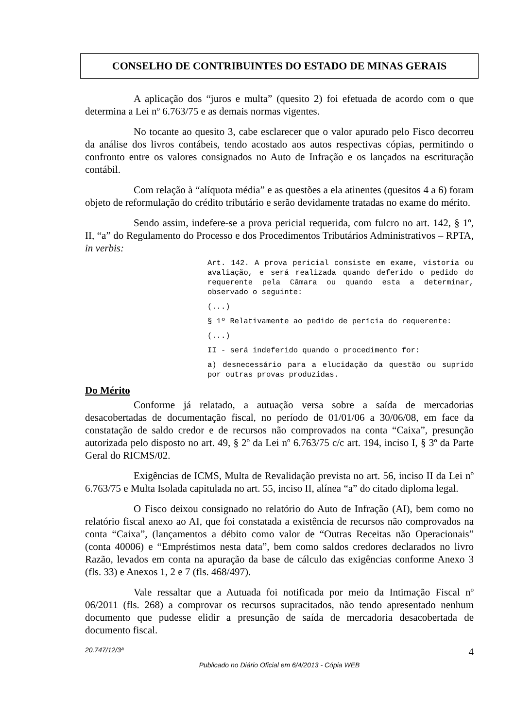CONSELHO DE CONTRIBUINTES DO ESTADO DE MINAS GERAIS
A aplicação dos “juros e multa” (quesito 2) foi efetuada de acordo com o que determina a Lei nº 6.763/75 e as demais normas vigentes.
No tocante ao quesito 3, cabe esclarecer que o valor apurado pelo Fisco decorreu da análise dos livros contábeis, tendo acostado aos autos respectivas cópias, permitindo o confronto entre os valores consignados no Auto de Infração e os lançados na escrituração contábil.
Com relação à “alíquota média” e as questões a ela atinentes (quesitos 4 a 6) foram objeto de reformulação do crédito tributário e serão devidamente tratadas no exame do mérito.
Sendo assim, indefere-se a prova pericial requerida, com fulcro no art. 142, § 1º, II, “a” do Regulamento do Processo e dos Procedimentos Tributários Administrativos – RPTA, in verbis:
Art. 142. A prova pericial consiste em exame, vistoria ou avaliação, e será realizada quando deferido o pedido do requerente pela Câmara ou quando esta a determinar, observado o seguinte:
(...)
§ 1º Relativamente ao pedido de perícia do requerente:
(...)
II - será indeferido quando o procedimento for:
a) desnecessário para a elucidação da questão ou suprido por outras provas produzidas.
Do Mérito
Conforme já relatado, a autuação versa sobre a saída de mercadorias desacobertadas de documentação fiscal, no período de 01/01/06 a 30/06/08, em face da constatação de saldo credor e de recursos não comprovados na conta “Caixa”, presunção autorizada pelo disposto no art. 49, § 2º da Lei nº 6.763/75 c/c art. 194, inciso I, § 3º da Parte Geral do RICMS/02.
Exigências de ICMS, Multa de Revalidação prevista no art. 56, inciso II da Lei nº 6.763/75 e Multa Isolada capitulada no art. 55, inciso II, alínea “a” do citado diploma legal.
O Fisco deixou consignado no relatório do Auto de Infração (AI), bem como no relatório fiscal anexo ao AI, que foi constatada a existência de recursos não comprovados na conta “Caixa”, (lançamentos a débito como valor de “Outras Receitas não Operacionais” (conta 40006) e “Empréstimos nesta data”, bem como saldos credores declarados no livro Razão, levados em conta na apuração da base de cálculo das exigências conforme Anexo 3 (fls. 33) e Anexos 1, 2 e 7 (fls. 468/497).
Vale ressaltar que a Autuada foi notificada por meio da Intimação Fiscal nº 06/2011 (fls. 268) a comprovar os recursos supracitados, não tendo apresentado nenhum documento que pudesse elidir a presunção de saída de mercadoria desacobertada de documento fiscal.
20.747/12/3ª 4
Publicado no Diário Oficial em 6/4/2013 - Cópia WEB